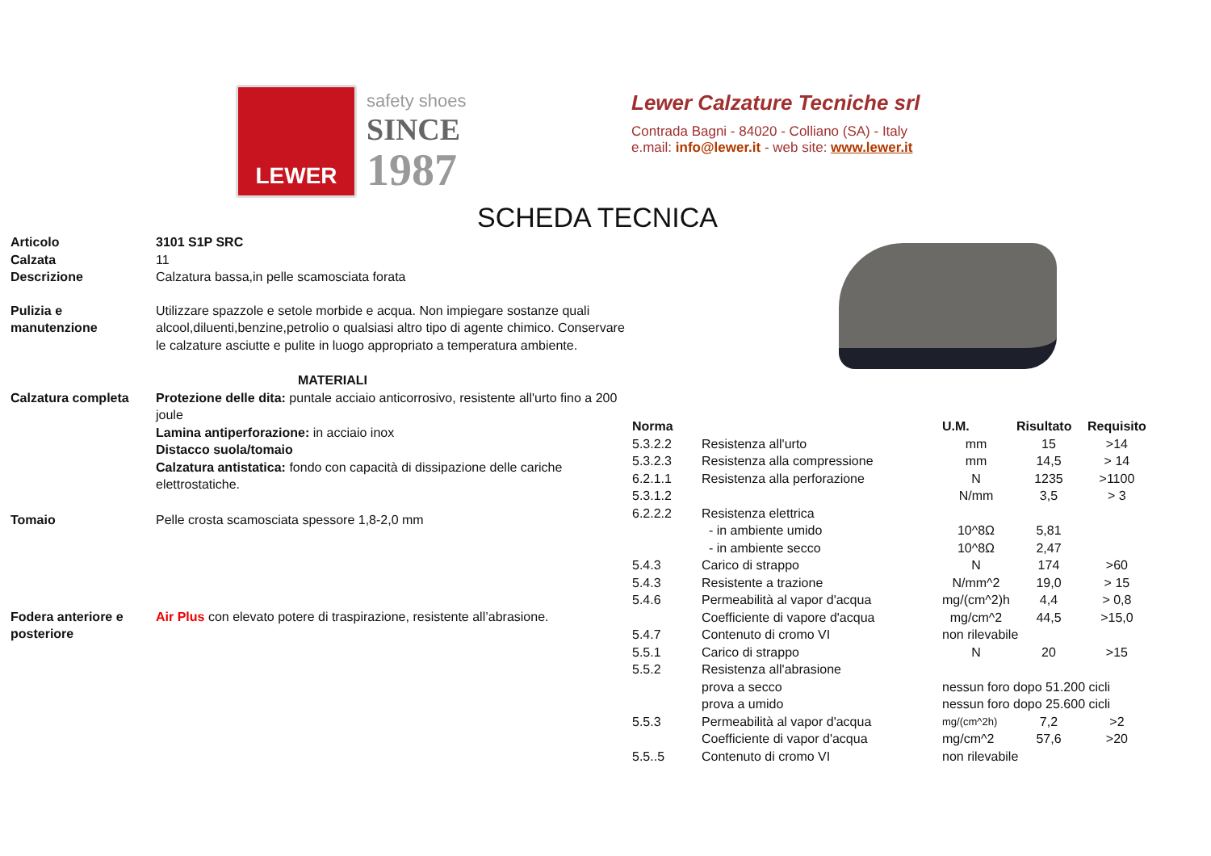LEWER
safety shoes
SINCE
1987
Lewer Calzature Tecniche srl
Contrada Bagni - 84020 - Colliano (SA) - Italy
e.mail: info@lewer.it - web site: www.lewer.it
SCHEDA TECNICA
| Articolo | 3101 S1P SRC |
| Calzata | 11 |
| Descrizione | Calzatura bassa,in pelle scamosciata forata |
| Pulizia e manutenzione | Utilizzare spazzole e setole morbide e acqua. Non impiegare sostanze quali alcool,diluenti,benzine,petrolio o qualsiasi altro tipo di agente chimico. Conservare le calzature asciutte e pulite in luogo appropriato a temperatura ambiente. |
| | MATERIALI |
| Calzatura completa | Protezione delle dita: puntale acciaio anticorrosivo, resistente all'urto fino a 200 joule Lamina antiperforazione: in acciaio inox Distacco suola/tomaio Calzatura antistatica: fondo con capacità di dissipazione delle cariche elettrostatiche. |
| Tomaio | Pelle crosta scamosciata spessore 1,8-2,0 mm |
| Fodera anteriore e posteriore | Air Plus con elevato potere di traspirazione, resistente all’abrasione. |
| Norma | | U.M. | Risultato | Requisito |
| --- | --- | --- | --- | --- |
| 5.3.2.2 | Resistenza all'urto | mm | 15 | >14 |
| 5.3.2.3 | Resistenza alla compressione | mm | 14,5 | > 14 |
| 6.2.1.1 | Resistenza alla perforazione | N | 1235 | >1100 |
| 5.3.1.2 | | N/mm | 3,5 | > 3 |
| 6.2.2.2 | Resistenza elettrica | | | |
| | - in ambiente umido | 10^8Ω | 5,81 | |
| | - in ambiente secco | 10^8Ω | 2,47 | |
| 5.4.3 | Carico di strappo | N | 174 | >60 |
| 5.4.3 | Resistente a trazione | N/mm^2 | 19,0 | > 15 |
| 5.4.6 | Permeabilità al vapor d'acqua | mg/(cm^2)h | 4,4 | > 0,8 |
| | Coefficiente di vapore d'acqua | mg/cm^2 | 44,5 | >15,0 |
| 5.4.7 | Contenuto di cromo VI | non rilevabile | | |
| 5.5.1 | Carico di strappo | N | 20 | >15 |
| 5.5.2 | Resistenza all'abrasione | | | |
| | prova a secco | nessun foro dopo 51.200 cicli | | |
| | prova a umido | nessun foro dopo 25.600 cicli | | |
| 5.5.3 | Permeabilità al vapor d'acqua | mg/(cm^2h) | 7,2 | >2 |
| | Coefficiente di vapor d'acqua | mg/cm^2 | 57,6 | >20 |
| 5.5..5 | Contenuto di cromo VI | non rilevabile | | |